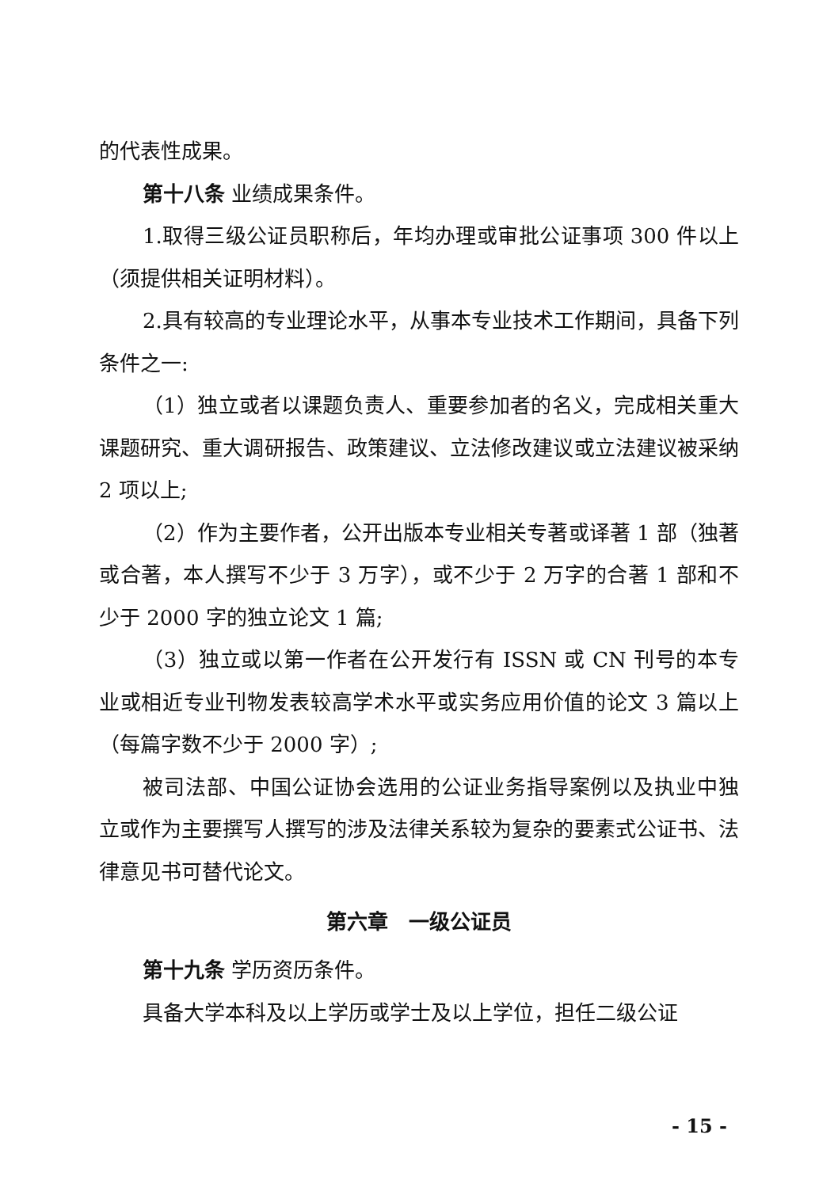的代表性成果。
第十八条 业绩成果条件。
1.取得三级公证员职称后，年均办理或审批公证事项 300 件以上（须提供相关证明材料）。
2.具有较高的专业理论水平，从事本专业技术工作期间，具备下列条件之一:
（1）独立或者以课题负责人、重要参加者的名义，完成相关重大课题研究、重大调研报告、政策建议、立法修改建议或立法建议被采纳 2 项以上;
（2）作为主要作者，公开出版本专业相关专著或译著 1 部（独著或合著，本人撰写不少于 3 万字），或不少于 2 万字的合著 1 部和不少于 2000 字的独立论文 1 篇;
（3）独立或以第一作者在公开发行有 ISSN 或 CN 刊号的本专业或相近专业刊物发表较高学术水平或实务应用价值的论文 3 篇以上（每篇字数不少于 2000 字）;
被司法部、中国公证协会选用的公证业务指导案例以及执业中独立或作为主要撰写人撰写的涉及法律关系较为复杂的要素式公证书、法律意见书可替代论文。
第六章　一级公证员
第十九条 学历资历条件。
具备大学本科及以上学历或学士及以上学位，担任二级公证
- 15 -